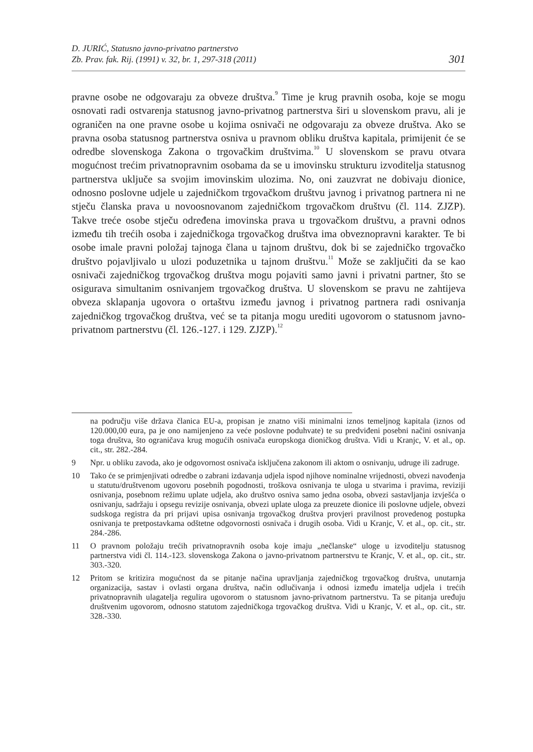D. JURIĆ, Statusno javno-privatno partnerstvo
Zb. Prav. fak. Rij. (1991) v. 32, br. 1, 297-318 (2011)
301
pravne osobe ne odgovaraju za obveze društva.<sup>9</sup> Time je krug pravnih osoba, koje se mogu osnovati radi ostvarenja statusnog javno-privatnog partnerstva širi u slovenskom pravu, ali je ograničen na one pravne osobe u kojima osnivači ne odgovaraju za obveze društva. Ako se pravna osoba statusnog partnerstva osniva u pravnom obliku društva kapitala, primijenit će se odredbe slovenskoga Zakona o trgovačkim društvima.<sup>10</sup> U slovenskom se pravu otvara mogućnost trećim privatnopravnim osobama da se u imovinsku strukturu izvoditelja statusnog partnerstva uključe sa svojim imovinskim ulozima. No, oni zauzvrat ne dobivaju dionice, odnosno poslovne udjele u zajedničkom trgovačkom društvu javnog i privatnog partnera ni ne stječu članska prava u novoosnovanom zajedničkom trgovačkom društvu (čl. 114. ZJZP). Takve treće osobe stječu određena imovinska prava u trgovačkom društvu, a pravni odnos između tih trećih osoba i zajedničkoga trgovačkog društva ima obveznopravni karakter. Te bi osobe imale pravni položaj tajnoga člana u tajnom društvu, dok bi se zajedničko trgovačko društvo pojavljivalo u ulozi poduzetnika u tajnom društvu.<sup>11</sup> Može se zaključiti da se kao osnivači zajedničkog trgovačkog društva mogu pojaviti samo javni i privatni partner, što se osigurava simultanim osnivanjem trgovačkog društva. U slovenskom se pravu ne zahtijeva obveza sklapanja ugovora o ortaštvu između javnog i privatnog partnera radi osnivanja zajedničkog trgovačkog društva, već se ta pitanja mogu urediti ugovorom o statusnom javno-privatnom partnerstvu (čl. 126.-127. i 129. ZJZP).<sup>12</sup>
na području više država članica EU-a, propisan je znatno viši minimalni iznos temeljnog kapitala (iznos od 120.000,00 eura, pa je ono namijenjeno za veće poslovne poduhvate) te su predviđeni posebni načini osnivanja toga društva, što ograničava krug mogućih osnivača europskoga dioničkog društva. Vidi u Kranjc, V. et al., op. cit., str. 282.-284.
9 Npr. u obliku zavoda, ako je odgovornost osnivača isključena zakonom ili aktom o osnivanju, udruge ili zadruge.
10 Tako će se primjenjivati odredbe o zabrani izdavanja udjela ispod njihove nominalne vrijednosti, obvezi navođenja u statutu/društvenom ugovoru posebnih pogodnosti, troškova osnivanja te uloga u stvarima i pravima, reviziji osnivanja, posebnom režimu uplate udjela, ako društvo osniva samo jedna osoba, obvezi sastavljanja izvješća o osnivanju, sadržaju i opsegu revizije osnivanja, obvezi uplate uloga za preuzete dionice ili poslovne udjele, obvezi sudskoga registra da pri prijavi upisa osnivanja trgovačkog društva provjeri pravilnost provedenog postupka osnivanja te pretpostavkama odštetne odgovornosti osnivača i drugih osoba. Vidi u Kranjc, V. et al., op. cit., str. 284.-286.
11 O pravnom položaju trećih privatnopravnih osoba koje imaju „nečlanske“ uloge u izvoditelju statusnog partnerstva vidi čl. 114.-123. slovenskoga Zakona o javno-privatnom partnerstvu te Kranjc, V. et al., op. cit., str. 303.-320.
12 Pritom se kritizira mogućnost da se pitanje načina upravljanja zajedničkog trgovačkog društva, unutarnja organizacija, sastav i ovlasti organa društva, način odlučivanja i odnosi između imatelja udjela i trećih privatnopravnih ulagatelja regulira ugovorom o statusnom javno-privatnom partnerstvu. Ta se pitanja uređuju društvenim ugovorom, odnosno statutom zajedničkoga trgovačkog društva. Vidi u Kranjc, V. et al., op. cit., str. 328.-330.